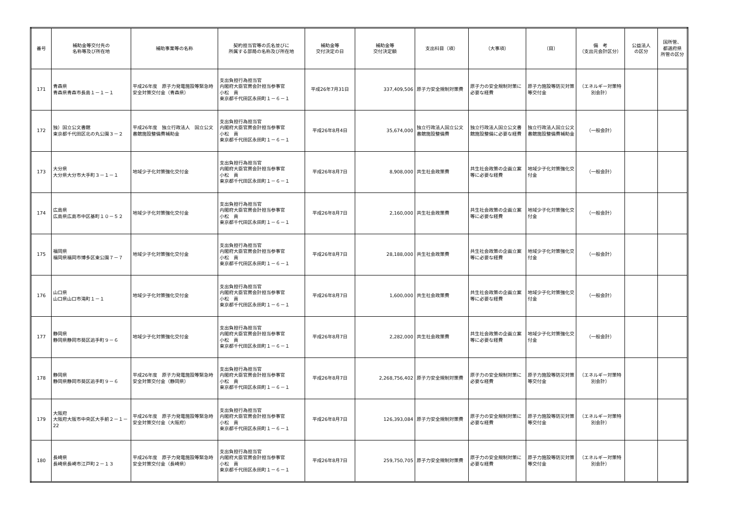| 番号 | 補助金等交付先の 名称等及び所在地 | 補助事業等の名称 | 契約担当官等の氏名並びに 所属する部局の名称及び所在地 | 補助金等 交付決定の日 | 補助金等 交付決定額 | 支出科目（項） | （大事項） | （目） | 備 考 （支出元会計区分） | 公益法人 の区分 | 国所管、 都道府県 所管の区分 |
| --- | --- | --- | --- | --- | --- | --- | --- | --- | --- | --- | --- |
| 171 | 青森県 青森県青森市長島１－１－１ | 平成26年度 原子力発電施設等緊急時安全対策交付金（青森県） | 支出負担行為担当官 内閣府大臣官房会計担当参事官 小松 貢 東京都千代田区永田町１－６－１ | 平成26年7月31日 | 337,409,506 | 原子力安全規制対策費 | 原子力の安全規制対策に必要な経費 | 原子力施設等防災対策等交付金 | （エネルギー対策特別会計） | | |
| 172 | 独）国立公文書館 東京都千代田区北の丸公園３－２ | 平成26年度 独立行政法人 国立公文書館施設整備費補助金 | 支出負担行為担当官 内閣府大臣官房会計担当参事官 小松 貢 東京都千代田区永田町１－６－１ | 平成26年8月4日 | 35,674,000 | 独立行政法人国立公文書館施設整備費 | 独立行政法人国立公文書館施設整備に必要な経費 | 独立行政法人国立公文書館施設整備費補助金 | （一般会計） | | |
| 173 | 大分県 大分県大分市大手町３－１－１ | 地域少子化対策強化交付金 | 支出負担行為担当官 内閣府大臣官房会計担当参事官 小松 貢 東京都千代田区永田町１－６－１ | 平成26年8月7日 | 8,908,000 | 共生社会政策費 | 共生社会政策の企画立案等に必要な経費 | 地域少子化対策強化交付金 | （一般会計） | | |
| 174 | 広島県 広島県広島市中区基町１０－５２ | 地域少子化対策強化交付金 | 支出負担行為担当官 内閣府大臣官房会計担当参事官 小松 貢 東京都千代田区永田町１－６－１ | 平成26年8月7日 | 2,160,000 | 共生社会政策費 | 共生社会政策の企画立案等に必要な経費 | 地域少子化対策強化交付金 | （一般会計） | | |
| 175 | 福岡県 福岡県福岡市博多区東公園７－７ | 地域少子化対策強化交付金 | 支出負担行為担当官 内閣府大臣官房会計担当参事官 小松 貢 東京都千代田区永田町１－６－１ | 平成26年8月7日 | 28,188,000 | 共生社会政策費 | 共生社会政策の企画立案等に必要な経費 | 地域少子化対策強化交付金 | （一般会計） | | |
| 176 | 山口県 山口県山口市滝町１－１ | 地域少子化対策強化交付金 | 支出負担行為担当官 内閣府大臣官房会計担当参事官 小松 貢 東京都千代田区永田町１－６－１ | 平成26年8月7日 | 1,600,000 | 共生社会政策費 | 共生社会政策の企画立案等に必要な経費 | 地域少子化対策強化交付金 | （一般会計） | | |
| 177 | 静岡県 静岡県静岡市葵区追手町９－６ | 地域少子化対策強化交付金 | 支出負担行為担当官 内閣府大臣官房会計担当参事官 小松 貢 東京都千代田区永田町１－６－１ | 平成26年8月7日 | 2,282,000 | 共生社会政策費 | 共生社会政策の企画立案等に必要な経費 | 地域少子化対策強化交付金 | （一般会計） | | |
| 178 | 静岡県 静岡県静岡市葵区追手町９－６ | 平成26年度 原子力発電施設等緊急時安全対策交付金（静岡県） | 支出負担行為担当官 内閣府大臣官房会計担当参事官 小松 貢 東京都千代田区永田町１－６－１ | 平成26年8月7日 | 2,268,756,402 | 原子力安全規制対策費 | 原子力の安全規制対策に必要な経費 | 原子力施設等防災対策等交付金 | （エネルギー対策特別会計） | | |
| 179 | 大阪府 大阪府大阪市中央区大手前２－１－22 | 平成26年度 原子力発電施設等緊急時安全対策交付金（大阪府） | 支出負担行為担当官 内閣府大臣官房会計担当参事官 小松 貢 東京都千代田区永田町１－６－１ | 平成26年8月7日 | 126,393,084 | 原子力安全規制対策費 | 原子力の安全規制対策に必要な経費 | 原子力施設等防災対策等交付金 | （エネルギー対策特別会計） | | |
| 180 | 長崎県 長崎県長崎市江戸町２－１３ | 平成26年度 原子力発電施設等緊急時安全対策交付金（長崎県） | 支出負担行為担当官 内閣府大臣官房会計担当参事官 小松 貢 東京都千代田区永田町１－６－１ | 平成26年8月7日 | 259,750,705 | 原子力安全規制対策費 | 原子力の安全規制対策に必要な経費 | 原子力施設等防災対策等交付金 | （エネルギー対策特別会計） | | |